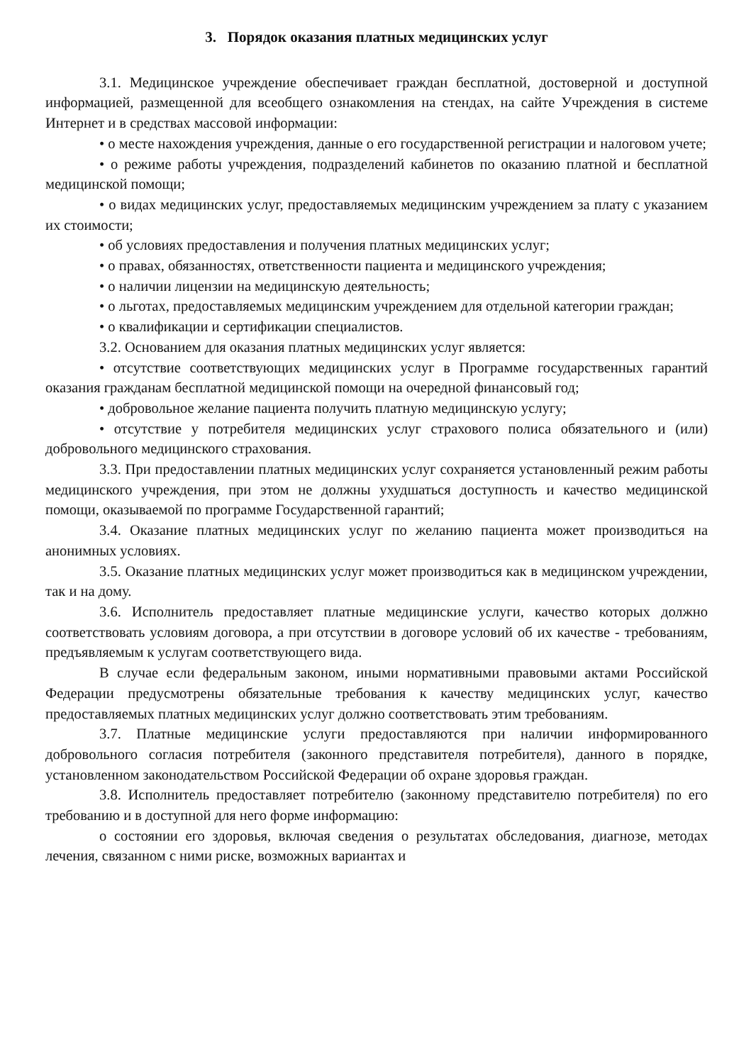3. Порядок оказания платных медицинских услуг
3.1. Медицинское учреждение обеспечивает граждан бесплатной, достоверной и доступной информацией, размещенной для всеобщего ознакомления на стендах, на сайте Учреждения в системе Интернет и в средствах массовой информации:
• о месте нахождения учреждения, данные о его государственной регистрации и налоговом учете;
• о режиме работы учреждения, подразделений кабинетов по оказанию платной и бесплатной медицинской помощи;
• о видах медицинских услуг, предоставляемых медицинским учреждением за плату с указанием их стоимости;
• об условиях предоставления и получения платных медицинских услуг;
• о правах, обязанностях, ответственности пациента и медицинского учреждения;
• о наличии лицензии на медицинскую деятельность;
• о льготах, предоставляемых медицинским учреждением для отдельной категории граждан;
• о квалификации и сертификации специалистов.
3.2. Основанием для оказания платных медицинских услуг является:
• отсутствие соответствующих медицинских услуг в Программе государственных гарантий оказания гражданам бесплатной медицинской помощи на очередной финансовый год;
• добровольное желание пациента получить платную медицинскую услугу;
• отсутствие у потребителя медицинских услуг страхового полиса обязательного и (или) добровольного медицинского страхования.
3.3. При предоставлении платных медицинских услуг сохраняется установленный режим работы медицинского учреждения, при этом не должны ухудшаться доступность и качество медицинской помощи, оказываемой по программе Государственной гарантий;
3.4. Оказание платных медицинских услуг по желанию пациента может производиться на анонимных условиях.
3.5. Оказание платных медицинских услуг может производиться как в медицинском учреждении, так и на дому.
3.6. Исполнитель предоставляет платные медицинские услуги, качество которых должно соответствовать условиям договора, а при отсутствии в договоре условий об их качестве - требованиям, предъявляемым к услугам соответствующего вида.
В случае если федеральным законом, иными нормативными правовыми актами Российской Федерации предусмотрены обязательные требования к качеству медицинских услуг, качество предоставляемых платных медицинских услуг должно соответствовать этим требованиям.
3.7. Платные медицинские услуги предоставляются при наличии информированного добровольного согласия потребителя (законного представителя потребителя), данного в порядке, установленном законодательством Российской Федерации об охране здоровья граждан.
3.8. Исполнитель предоставляет потребителю (законному представителю потребителя) по его требованию и в доступной для него форме информацию:
о состоянии его здоровья, включая сведения о результатах обследования, диагнозе, методах лечения, связанном с ними риске, возможных вариантах и